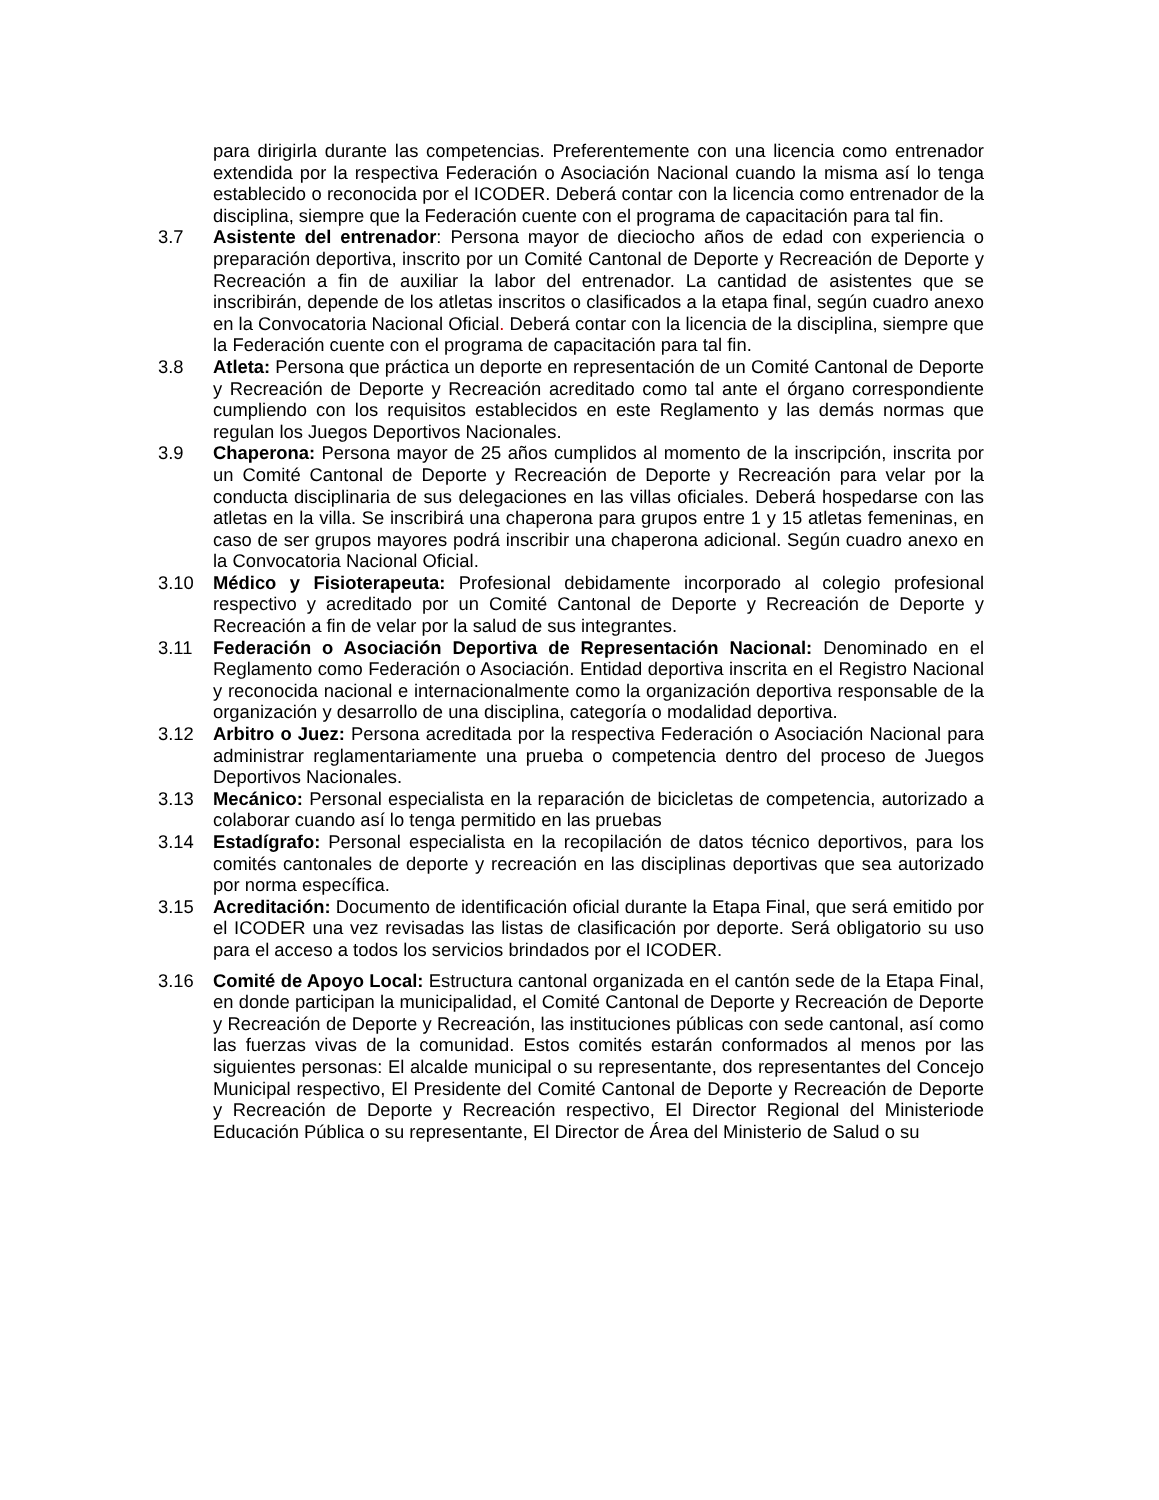para dirigirla durante las competencias. Preferentemente con una licencia como entrenador extendida por la respectiva Federación o Asociación Nacional cuando la misma así lo tenga establecido o reconocida por el ICODER. Deberá contar con la licencia como entrenador de la disciplina, siempre que la Federación cuente con el programa de capacitación para tal fin.
3.7 Asistente del entrenador: Persona mayor de dieciocho años de edad con experiencia o preparación deportiva, inscrito por un Comité Cantonal de Deporte y Recreación de Deporte y Recreación a fin de auxiliar la labor del entrenador. La cantidad de asistentes que se inscribirán, depende de los atletas inscritos o clasificados a la etapa final, según cuadro anexo en la Convocatoria Nacional Oficial. Deberá contar con la licencia de la disciplina, siempre que la Federación cuente con el programa de capacitación para tal fin.
3.8 Atleta: Persona que práctica un deporte en representación de un Comité Cantonal de Deporte y Recreación de Deporte y Recreación acreditado como tal ante el órgano correspondiente cumpliendo con los requisitos establecidos en este Reglamento y las demás normas que regulan los Juegos Deportivos Nacionales.
3.9 Chaperona: Persona mayor de 25 años cumplidos al momento de la inscripción, inscrita por un Comité Cantonal de Deporte y Recreación de Deporte y Recreación para velar por la conducta disciplinaria de sus delegaciones en las villas oficiales. Deberá hospedarse con las atletas en la villa. Se inscribirá una chaperona para grupos entre 1 y 15 atletas femeninas, en caso de ser grupos mayores podrá inscribir una chaperona adicional. Según cuadro anexo en la Convocatoria Nacional Oficial.
3.10 Médico y Fisioterapeuta: Profesional debidamente incorporado al colegio profesional respectivo y acreditado por un Comité Cantonal de Deporte y Recreación de Deporte y Recreación a fin de velar por la salud de sus integrantes.
3.11 Federación o Asociación Deportiva de Representación Nacional: Denominado en el Reglamento como Federación o Asociación. Entidad deportiva inscrita en el Registro Nacional y reconocida nacional e internacionalmente como la organización deportiva responsable de la organización y desarrollo de una disciplina, categoría o modalidad deportiva.
3.12 Arbitro o Juez: Persona acreditada por la respectiva Federación o Asociación Nacional para administrar reglamentariamente una prueba o competencia dentro del proceso de Juegos Deportivos Nacionales.
3.13 Mecánico: Personal especialista en la reparación de bicicletas de competencia, autorizado a colaborar cuando así lo tenga permitido en las pruebas
3.14 Estadígrafo: Personal especialista en la recopilación de datos técnico deportivos, para los comités cantonales de deporte y recreación en las disciplinas deportivas que sea autorizado por norma específica.
3.15 Acreditación: Documento de identificación oficial durante la Etapa Final, que será emitido por el ICODER una vez revisadas las listas de clasificación por deporte. Será obligatorio su uso para el acceso a todos los servicios brindados por el ICODER.
3.16 Comité de Apoyo Local: Estructura cantonal organizada en el cantón sede de la Etapa Final, en donde participan la municipalidad, el Comité Cantonal de Deporte y Recreación de Deporte y Recreación de Deporte y Recreación, las instituciones públicas con sede cantonal, así como las fuerzas vivas de la comunidad. Estos comités estarán conformados al menos por las siguientes personas: El alcalde municipal o su representante, dos representantes del Concejo Municipal respectivo, El Presidente del Comité Cantonal de Deporte y Recreación de Deporte y Recreación de Deporte y Recreación respectivo, El Director Regional del Ministeriode Educación Pública o su representante, El Director de Área del Ministerio de Salud o su